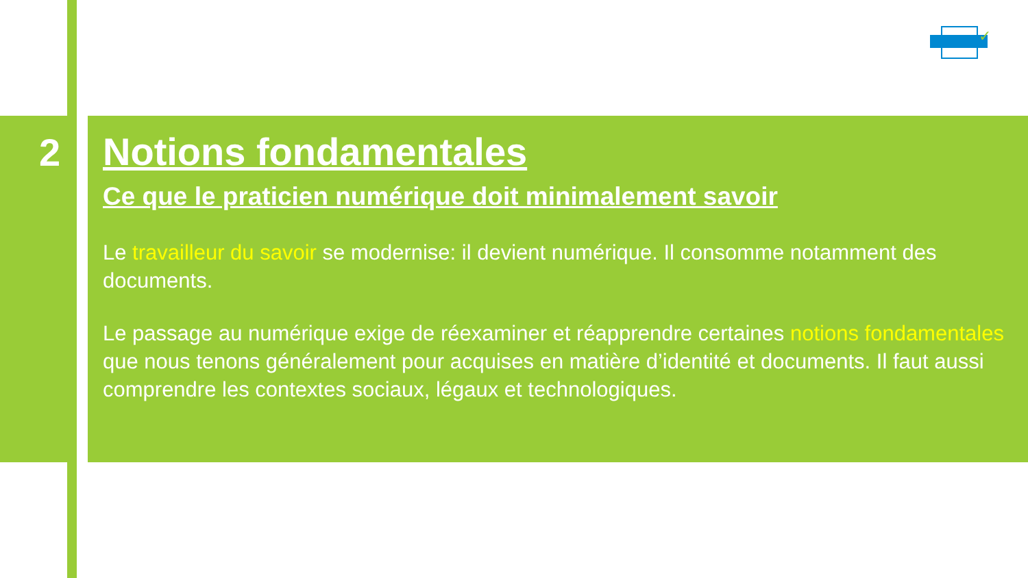2
✓
Notions fondamentales
Ce que le praticien numérique doit minimalement savoir
Le travailleur du savoir se modernise: il devient numérique. Il consomme notamment des documents.
Le passage au numérique exige de réexaminer et réapprendre certaines notions fondamentales que nous tenons généralement pour acquises en matière d’identité et documents. Il faut aussi comprendre les contextes sociaux, légaux et technologiques.